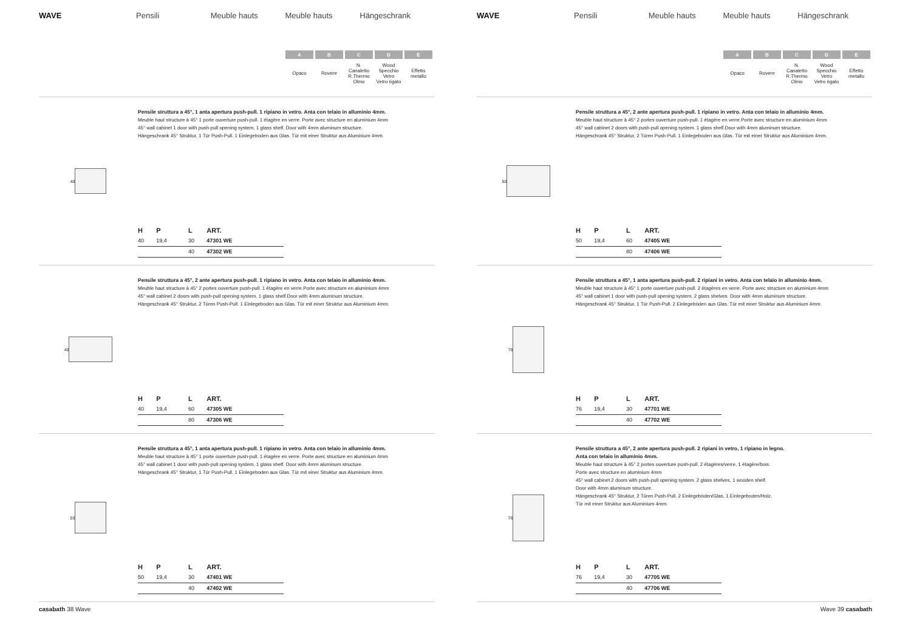WAVE Pensili Meuble hauts Meuble hauts Hängeschrank
| A | B | C | D | E |
| --- | --- | --- | --- | --- |
| Opaco | Rovere | N. Canaletto R.Thermo Olmo | Wood Specchio Vetro Vetro rigato | Effetto metallo |
40
Pensile struttura a 45°, 1 anta apertura push-pull. 1 ripiano in vetro. Anta con telaio in alluminio 4mm.
Meuble haut structure à 45° 1 porte ouverture push-pull. 1 étagère en verre. Porte avec structure en aluminium 4mm
45° wall cabinet 1 door with push-pull opening system. 1 glass shelf. Door with 4mm aluminum structure.
Hängeschrank 45° Struktur, 1 Tür Push-Pull. 1 Einlegeboden aus Glas. Tür mit einer Struktur aus Aluminium 4mm.
| H | P | L | ART. |
| --- | --- | --- | --- |
| 40 | 19,4 | 30 | 47301 WE |
| | | 40 | 47302 WE |
40
Pensile struttura a 45°, 2 ante apertura push-pull. 1 ripiano in vetro. Anta con telaio in alluminio 4mm.
Meuble haut structure à 45° 2 portes ouverture push-pull. 1 étagère en verre.Porte avec structure en aluminium 4mm
45° wall cabinet 2 doors with push-pull opening system. 1 glass shelf.Door with 4mm aluminum structure.
Hängeschrank 45° Struktur, 2 Türen Push-Pull. 1 Einlegeboden aus Glas. Tür mit einer Struktur aus Aluminium 4mm.
| H | P | L | ART. |
| --- | --- | --- | --- |
| 40 | 19,4 | 60 | 47305 WE |
| | | 80 | 47306 WE |
50
Pensile struttura a 45°, 1 anta apertura push-pull. 1 ripiano in vetro. Anta con telaio in alluminio 4mm.
Meuble haut structure à 45° 1 porte ouverture push-pull. 1 étagère en verre. Porte avec structure en aluminium 4mm
45° wall cabinet 1 door with push-pull opening system. 1 glass shelf. Door with 4mm aluminum structure.
Hängeschrank 45° Struktur, 1 Tür Push-Pull. 1 Einlegeboden aus Glas. Tür mit einer Struktur aus Aluminium 4mm.
| H | P | L | ART. |
| --- | --- | --- | --- |
| 50 | 19,4 | 30 | 47401 WE |
| | | 40 | 47402 WE |
casabath 38 Wave
WAVE Pensili Meuble hauts Meuble hauts Hängeschrank
| A | B | C | D | E |
| --- | --- | --- | --- | --- |
| Opaco | Rovere | N. Canaletto R.Thermo Olmo | Wood Specchio Vetro Vetro rigato | Effetto metallo |
50
Pensile struttura a 45°, 2 ante apertura push-pull. 1 ripiano in vetro. Anta con telaio in alluminio 4mm.
Meuble haut structure à 45° 2 portes ouverture push-pull. 1 étagère en verre.Porte avec structure en aluminium 4mm
45° wall cabinet 2 doors with push-pull opening system. 1 glass shelf.Door with 4mm aluminum structure.
Hängeschrank 45° Struktur, 2 Türen Push-Pull. 1 Einlegeboden aus Glas. Tür mit einer Struktur aus Aluminium 4mm.
| H | P | L | ART. |
| --- | --- | --- | --- |
| 50 | 19,4 | 60 | 47405 WE |
| | | 80 | 47406 WE |
76
Pensile struttura a 45°, 1 anta apertura push-pull. 2 ripiani in vetro. Anta con telaio in alluminio 4mm.
Meuble haut structure à 45° 1 porte ouverture push-pull. 2 étagères en verre. Porte avec structure en aluminium 4mm
45° wall cabinet 1 door with push-pull opening system. 2 glass shelves. Door with 4mm aluminum structure.
Hängeschrank 45° Struktur, 1 Tür Push-Pull. 2 Einlegeböden aus Glas. Tür mit einer Struktur aus Aluminium 4mm.
| H | P | L | ART. |
| --- | --- | --- | --- |
| 76 | 19,4 | 30 | 47701 WE |
| | | 40 | 47702 WE |
76
Pensile struttura a 45°, 2 ante apertura push-pull. 2 ripiani in vetro, 1 ripiano in legno.
Anta con telaio in alluminio 4mm.
Meuble haut structure à 45° 2 portes ouverture push-pull. 2 étagères/verre, 1 étagère/bois.
Porte avec structure en aluminium 4mm
45° wall cabinet 2 doors with push-pull opening system. 2 glass shelves, 1 wooden shelf.
Door with 4mm aluminum structure.
Hängeschrank 45° Struktur, 2 Türen Push-Pull. 2 Einlegeböden/Glas, 1 Einlegeboden/Holz.
Tür mit einer Struktur aus Aluminium 4mm.
| H | P | L | ART. |
| --- | --- | --- | --- |
| 76 | 19,4 | 30 | 47705 WE |
| | | 40 | 47706 WE |
Wave 39 casabath